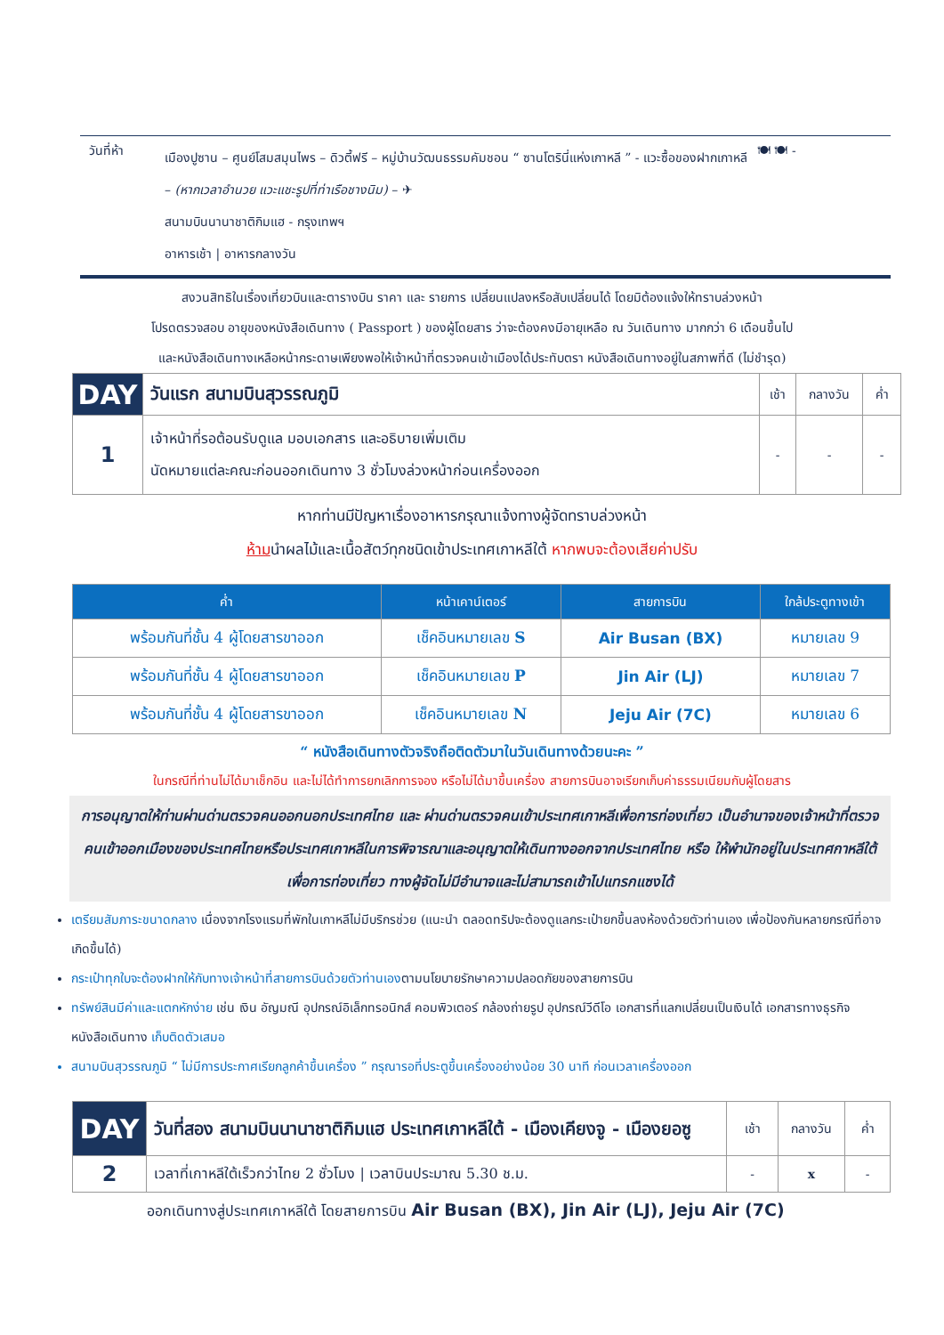วันที่ห้า
เมืองปูซาน – ศูนย์โสมสมุนไพร – ดิวตี้ฟรี – หมู่บ้านวัฒนธรรมคัมชอน “ ซานโตรินี่แห่งเกาหลี ” - แวะซื้อของฝากเกาหลี – (หากเวลาอำนวย แวะแชะรูปที่ท่าเรือชางนิม) – ✈
สนามบินนานาชาติกิมแฮ - กรุงเทพฯ
อาหารเช้า | อาหารกลางวัน
🍽 🍽 -
สงวนสิทธิในเรื่องเที่ยวบินและตารางบิน ราคา และ รายการ เปลี่ยนแปลงหรือสับเปลี่ยนได้ โดยมิต้องแจ้งให้ทราบล่วงหน้า
โปรดตรวจสอบ อายุของหนังสือเดินทาง ( Passport ) ของผู้โดยสาร ว่าจะต้องคงมีอายุเหลือ ณ วันเดินทาง มากกว่า 6 เดือนขึ้นไป
และหนังสือเดินทางเหลือหน้ากระดาษเพียงพอให้เจ้าหน้าที่ตรวจคนเข้าเมืองได้ประทับตรา หนังสือเดินทางอยู่ในสภาพที่ดี (ไม่ชำรุด)
| DAY | วันแรก สนามบินสุวรรณภูมิ | เช้า | กลางวัน | ค่ำ |
| 1 | เจ้าหน้าที่รอต้อนรับดูแล มอบเอกสาร และอธิบายเพิ่มเติม นัดหมายแต่ละคณะก่อนออกเดินทาง 3 ชั่วโมงล่วงหน้าก่อนเครื่องออก | - | - | - |
หากท่านมีปัญหาเรื่องอาหารกรุณาแจ้งทางผู้จัดทราบล่วงหน้า
ห้ามนำผลไม้และเนื้อสัตว์ทุกชนิดเข้าประเทศเกาหลีใต้ หากพบจะต้องเสียค่าปรับ
| ค่ำ | หน้าเคาน์เตอร์ | สายการบิน | ใกล้ประตูทางเข้า |
| --- | --- | --- | --- |
| พร้อมกันที่ชั้น 4 ผู้โดยสารขาออก | เช็คอินหมายเลข S | Air Busan (BX) | หมายเลข 9 |
| พร้อมกันที่ชั้น 4 ผู้โดยสารขาออก | เช็คอินหมายเลข P | Jin Air (LJ) | หมายเลข 7 |
| พร้อมกันที่ชั้น 4 ผู้โดยสารขาออก | เช็คอินหมายเลข N | Jeju Air (7C) | หมายเลข 6 |
“ หนังสือเดินทางตัวจริงถือติดตัวมาในวันเดินทางด้วยนะคะ ”
ในกรณีที่ท่านไม่ได้มาเช็กอิน และไม่ได้ทำการยกเลิกการจอง หรือไม่ได้มาขึ้นเครื่อง สายการบินอาจเรียกเก็บค่าธรรมเนียมกับผู้โดยสาร
การอนุญาตให้ท่านผ่านด่านตรวจคนออกนอกประเทศไทย และ ผ่านด่านตรวจคนเข้าประเทศเกาหลีเพื่อการท่องเที่ยว เป็นอำนาจของเจ้าหน้าที่ตรวจคนเข้าออกเมืองของประเทศไทยหรือประเทศเกาหลีในการพิจารณาและอนุญาตให้เดินทางออกจากประเทศไทย หรือ ให้พำนักอยู่ในประเทศกาหลีใต้เพื่อการท่องเที่ยว ทางผู้จัดไม่มีอำนาจและไม่สามารถเข้าไปแทรกแซงได้
เตรียมสัมภาระขนาดกลาง เนื่องจากโรงแรมที่พักในเกาหลีไม่มีบริกรช่วย (แนะนำ ตลอดทริปจะต้องดูแลกระเป๋ายกขึ้นลงห้องด้วยตัวท่านเอง เพื่อป้องกันหลายกรณีที่อาจเกิดขึ้นได้)
กระเป๋าทุกใบจะต้องฝากให้กับทางเจ้าหน้าที่สายการบินด้วยตัวท่านเองตามนโยบายรักษาความปลอดภัยของสายการบิน
ทรัพย์สินมีค่าและแตกหักง่าย เช่น เงิน อัญมณี อุปกรณ์อิเล็กทรอนิกส์ คอมพิวเตอร์ กล้องถ่ายรูป อุปกรณ์วีดีโอ เอกสารที่แลกเปลี่ยนเป็นเงินได้ เอกสารทางธุรกิจ หนังสือเดินทาง เก็บติดตัวเสมอ
สนามบินสุวรรณภูมิ “ ไม่มีการประกาศเรียกลูกค้าขึ้นเครื่อง ” กรุณารอที่ประตูขึ้นเครื่องอย่างน้อย 30 นาที ก่อนเวลาเครื่องออก
| DAY | วันที่สอง สนามบินนานาชาติกิมแฮ ประเทศเกาหลีใต้ - เมืองเคียงจู - เมืองยอซู | เช้า | กลางวัน | ค่ำ |
| 2 | เวลาที่เกาหลีใต้เร็วกว่าไทย 2 ชั่วโมง / เวลาบินประมาณ 5.30 ช.ม. | - | x | - |
ออกเดินทางสู่ประเทศเกาหลีใต้ โดยสายการบิน Air Busan (BX), Jin Air (LJ), Jeju Air (7C)